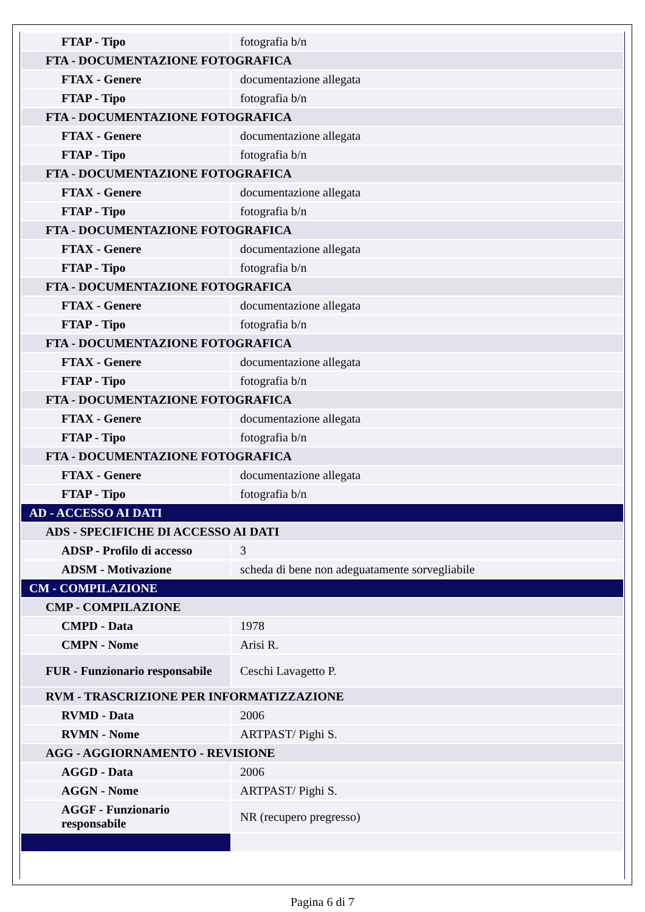| FTAP - Tipo | fotografia b/n |
| FTA - DOCUMENTAZIONE FOTOGRAFICA | |
| FTAX - Genere | documentazione allegata |
| FTAP - Tipo | fotografia b/n |
| FTA - DOCUMENTAZIONE FOTOGRAFICA | |
| FTAX - Genere | documentazione allegata |
| FTAP - Tipo | fotografia b/n |
| FTA - DOCUMENTAZIONE FOTOGRAFICA | |
| FTAX - Genere | documentazione allegata |
| FTAP - Tipo | fotografia b/n |
| FTA - DOCUMENTAZIONE FOTOGRAFICA | |
| FTAX - Genere | documentazione allegata |
| FTAP - Tipo | fotografia b/n |
| FTA - DOCUMENTAZIONE FOTOGRAFICA | |
| FTAX - Genere | documentazione allegata |
| FTAP - Tipo | fotografia b/n |
| FTA - DOCUMENTAZIONE FOTOGRAFICA | |
| FTAX - Genere | documentazione allegata |
| FTAP - Tipo | fotografia b/n |
| FTA - DOCUMENTAZIONE FOTOGRAFICA | |
| FTAX - Genere | documentazione allegata |
| FTAP - Tipo | fotografia b/n |
| FTA - DOCUMENTAZIONE FOTOGRAFICA | |
| FTAX - Genere | documentazione allegata |
| FTAP - Tipo | fotografia b/n |
| AD - ACCESSO AI DATI | |
| ADS - SPECIFICHE DI ACCESSO AI DATI | |
| ADSP - Profilo di accesso | 3 |
| ADSM - Motivazione | scheda di bene non adeguatamente sorvegliabile |
| CM - COMPILAZIONE | |
| CMP - COMPILAZIONE | |
| CMPD - Data | 1978 |
| CMPN - Nome | Arisi R. |
| FUR - Funzionario responsabile | Ceschi Lavagetto P. |
| RVM - TRASCRIZIONE PER INFORMATIZZAZIONE | |
| RVMD - Data | 2006 |
| RVMN - Nome | ARTPAST/ Pighi S. |
| AGG - AGGIORNAMENTO - REVISIONE | |
| AGGD - Data | 2006 |
| AGGN - Nome | ARTPAST/ Pighi S. |
| AGGF - Funzionario responsabile | NR (recupero pregresso) |
Pagina 6 di 7